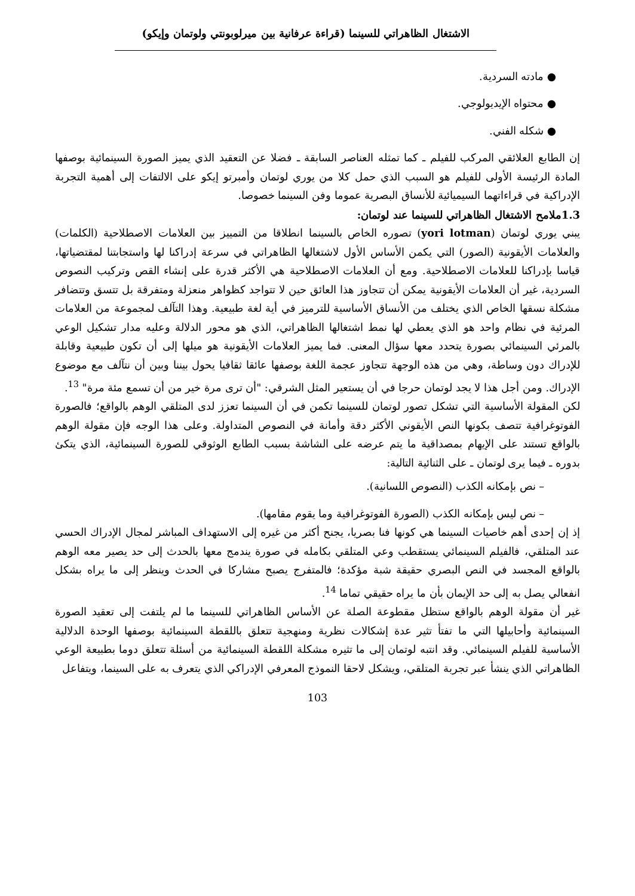الاشتغال الظاهراتي للسينما (قراءة عرفانية بين ميرلوبونتي ولوتمان وإيكو)
● مادته السردية.
● محتواه الإيديولوجي.
● شكله الفني.
إن الطابع العلائقي المركب للفيلم ـ كما تمثله العناصر السابقة ـ فضلا عن التعقيد الذي يميز الصورة السينمائية بوصفها المادة الرئيسة الأولى للفيلم هو السبب الذي حمل كلا من يوري لوتمان وأمبرتو إيكو على الالتفات إلى أهمية التجربة الإدراكية في قراءاتهما السيميائية للأنساق البصرية عموما وفن السينما خصوصا.
1.3ملامح الاشتغال الظاهراتي للسينما عند لوتمان:
يبني يوري لوتمان (yori lotman) تصوره الخاص بالسينما انطلاقا من التمييز بين العلامات الاصطلاحية (الكلمات) والعلامات الأيقونية (الصور) التي يكمن الأساس الأول لاشتغالها الظاهراتي في سرعة إدراكنا لها واستجابتنا لمقتضياتها، قياسا بإدراكنا للعلامات الاصطلاحية. ومع أن العلامات الاصطلاحية هي الأكثر قدرة على إنشاء القص وتركيب النصوص السردية، غير أن العلامات الأيقونية يمكن أن تتجاوز هذا العائق حين لا تتواجد كظواهر منعزلة ومتفرقة بل تتسق وتتضافر مشكلة نسقها الخاص الذي يختلف من الأنساق الأساسية للترميز في أية لغة طبيعية. وهذا التآلف لمجموعة من العلامات المرئية في نظام واحد هو الذي يعطي لها نمط اشتغالها الظاهراتي، الذي هو محور الدلالة وعليه مدار تشكيل الوعي بالمرئي السينمائي بصورة يتحدد معها سؤال المعنى. فما يميز العلامات الأيقونية هو ميلها إلى أن تكون طبيعية وقابلة للإدراك دون وساطة، وهي من هذه الوجهة تتجاوز عجمة اللغة بوصفها عائقا ثقافيا يحول بيننا وبين أن نتآلف مع موضوع الإدراك. ومن أجل هذا لا يجد لوتمان حرجا في أن يستعير المثل الشرقي: "أن ترى مرة خير من أن تسمع مئة مرة" <sup>13</sup>.
لكن المقولة الأساسية التي تشكل تصور لوتمان للسينما تكمن في أن السينما تعزز لدى المتلقي الوهم بالواقع؛ فالصورة الفوتوغرافية تتصف بكونها النص الأيقوني الأكثر دقة وأمانة في النصوص المتداولة. وعلى هذا الوجه فإن مقولة الوهم بالواقع تستند على الإيهام بمصداقية ما يتم عرضه على الشاشة بسبب الطابع الوثوقي للصورة السينمائية، الذي يتكئ بدوره ـ فيما يرى لوتمان ـ على الثنائية التالية:
– نص بإمكانه الكذب (النصوص اللسانية).
– نص ليس بإمكانه الكذب (الصورة الفوتوغرافية وما يقوم مقامها).
إذ إن إحدى أهم خاصيات السينما هي كونها فنا بصريا، يجنح أكثر من غيره إلى الاستهداف المباشر لمجال الإدراك الحسي عند المتلقي، فالفيلم السينمائي يستقطب وعي المتلقي بكامله في صورة يندمج معها بالحدث إلى حد يصير معه الوهم بالواقع المجسد في النص البصري حقيقة شبة مؤكدة؛ فالمتفرج يصبح مشاركا في الحدث وينظر إلى ما يراه بشكل انفعالي يصل به إلى حد الإيمان بأن ما يراه حقيقي تماما <sup>14</sup>.
غير أن مقولة الوهم بالواقع ستظل مقطوعة الصلة عن الأساس الظاهراتي للسينما ما لم يلتفت إلى تعقيد الصورة السينمائية وأحابيلها التي ما تفتأ تثير عدة إشكالات نظرية ومنهجية تتعلق باللقطة السينمائية بوصفها الوحدة الدلالية الأساسية للفيلم السينمائي. وقد انتبه لوتمان إلى ما تثيره مشكلة اللقطة السينمائية من أسئلة تتعلق دوما بطبيعة الوعي الظاهراتي الذي ينشأ عبر تجربة المتلقي، ويشكل لاحقا النموذج المعرفي الإدراكي الذي يتعرف به على السينما، ويتفاعل
103